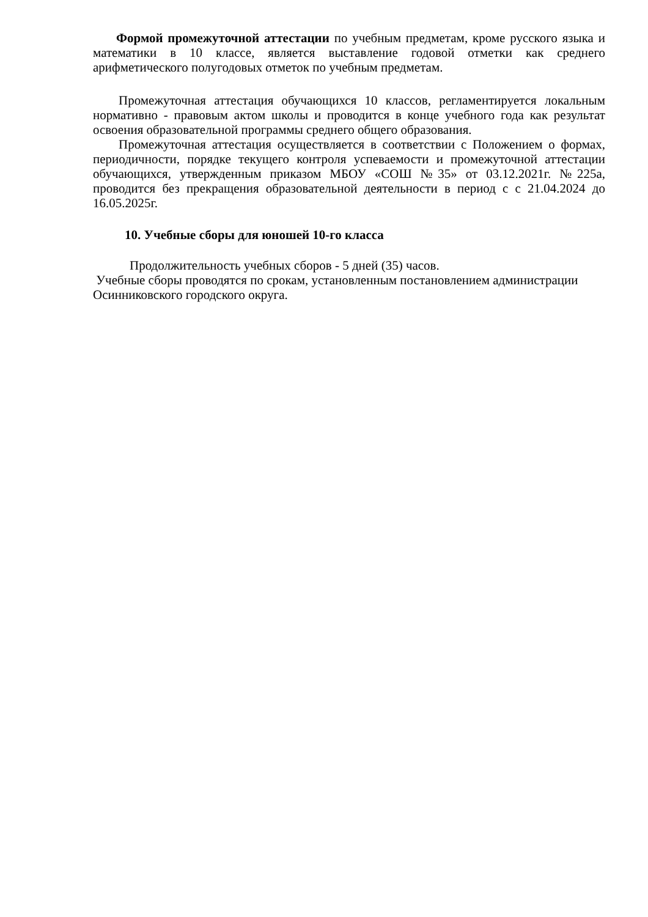Формой промежуточной аттестации по учебным предметам, кроме русского языка и математики в 10 классе, является выставление годовой отметки как среднего арифметического полугодовых отметок по учебным предметам.
Промежуточная аттестация обучающихся 10 классов, регламентируется локальным нормативно - правовым актом школы и проводится в конце учебного года как результат освоения образовательной программы среднего общего образования.
Промежуточная аттестация осуществляется в соответствии с Положением о формах, периодичности, порядке текущего контроля успеваемости и промежуточной аттестации обучающихся, утвержденным приказом МБОУ «СОШ №35» от 03.12.2021г. №225а, проводится без прекращения образовательной деятельности в период с с 21.04.2024 до 16.05.2025г.
10. Учебные сборы для юношей 10-го класса
Продолжительность учебных сборов - 5 дней (35) часов.
Учебные сборы проводятся по срокам, установленным постановлением администрации Осинниковского городского округа.